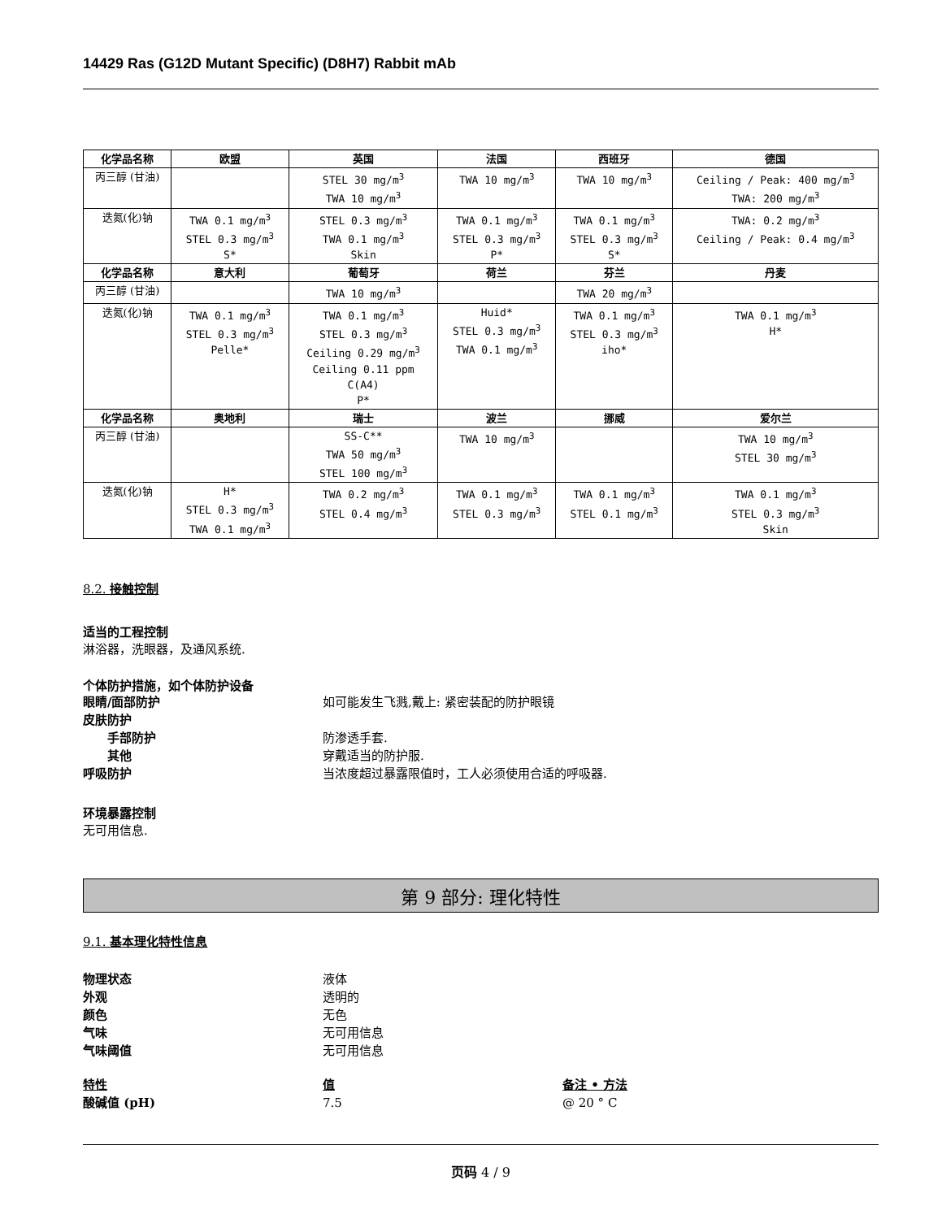14429 Ras (G12D Mutant Specific) (D8H7) Rabbit mAb
| 化学品名称 | 欧盟 | 英国 | 法国 | 西班牙 | 德国 |
| --- | --- | --- | --- | --- | --- |
| 丙三醇 (甘油) | | STEL 30 mg/m<sup>3</sup> TWA 10 mg/m<sup>3</sup> | TWA 10 mg/m<sup>3</sup> | TWA 10 mg/m<sup>3</sup> | Ceiling / Peak: 400 mg/m<sup>3</sup> TWA: 200 mg/m<sup>3</sup> |
| 迭氮(化)钠 | TWA 0.1 mg/m<sup>3</sup> STEL 0.3 mg/m<sup>3</sup> S* | STEL 0.3 mg/m<sup>3</sup> TWA 0.1 mg/m<sup>3</sup> Skin | TWA 0.1 mg/m<sup>3</sup> STEL 0.3 mg/m<sup>3</sup> P* | TWA 0.1 mg/m<sup>3</sup> STEL 0.3 mg/m<sup>3</sup> S* | TWA: 0.2 mg/m<sup>3</sup> Ceiling / Peak: 0.4 mg/m<sup>3</sup> |
| 化学品名称 | 意大利 | 葡萄牙 | 荷兰 | 芬兰 | 丹麦 |
| 丙三醇 (甘油) | | TWA 10 mg/m<sup>3</sup> | | TWA 20 mg/m<sup>3</sup> | |
| 迭氮(化)钠 | TWA 0.1 mg/m<sup>3</sup> STEL 0.3 mg/m<sup>3</sup> Pelle* | TWA 0.1 mg/m<sup>3</sup> STEL 0.3 mg/m<sup>3</sup> Ceiling 0.29 mg/m<sup>3</sup> Ceiling 0.11 ppm C(A4) P* | Huid* STEL 0.3 mg/m<sup>3</sup> TWA 0.1 mg/m<sup>3</sup> | TWA 0.1 mg/m<sup>3</sup> STEL 0.3 mg/m<sup>3</sup> iho* | TWA 0.1 mg/m<sup>3</sup> H* |
| 化学品名称 | 奥地利 | 瑞士 | 波兰 | 挪威 | 爱尔兰 |
| 丙三醇 (甘油) | | SS-C** TWA 50 mg/m<sup>3</sup> STEL 100 mg/m<sup>3</sup> | TWA 10 mg/m<sup>3</sup> | | TWA 10 mg/m<sup>3</sup> STEL 30 mg/m<sup>3</sup> |
| 迭氮(化)钠 | H* STEL 0.3 mg/m<sup>3</sup> TWA 0.1 mg/m<sup>3</sup> | TWA 0.2 mg/m<sup>3</sup> STEL 0.4 mg/m<sup>3</sup> | TWA 0.1 mg/m<sup>3</sup> STEL 0.3 mg/m<sup>3</sup> | TWA 0.1 mg/m<sup>3</sup> STEL 0.1 mg/m<sup>3</sup> | TWA 0.1 mg/m<sup>3</sup> STEL 0.3 mg/m<sup>3</sup> Skin |
8.2. 接触控制
适当的工程控制
淋浴器，洗眼器，及通风系统.
个体防护措施，如个体防护设备
眼睛/面部防护 如可能发生飞溅,戴上: 紧密装配的防护眼镜
皮肤防护
手部防护 防渗透手套.
其他 穿戴适当的防护服.
呼吸防护 当浓度超过暴露限值时，工人必须使用合适的呼吸器.
环境暴露控制
无可用信息.
第 9 部分: 理化特性
9.1. 基本理化特性信息
物理状态 液体
外观 透明的
颜色 无色
气味 无可用信息
气味阈值 无可用信息
特性 值 备注 • 方法
酸碱值 (pH) 7.5 @ 20 ° C
页码 4 / 9